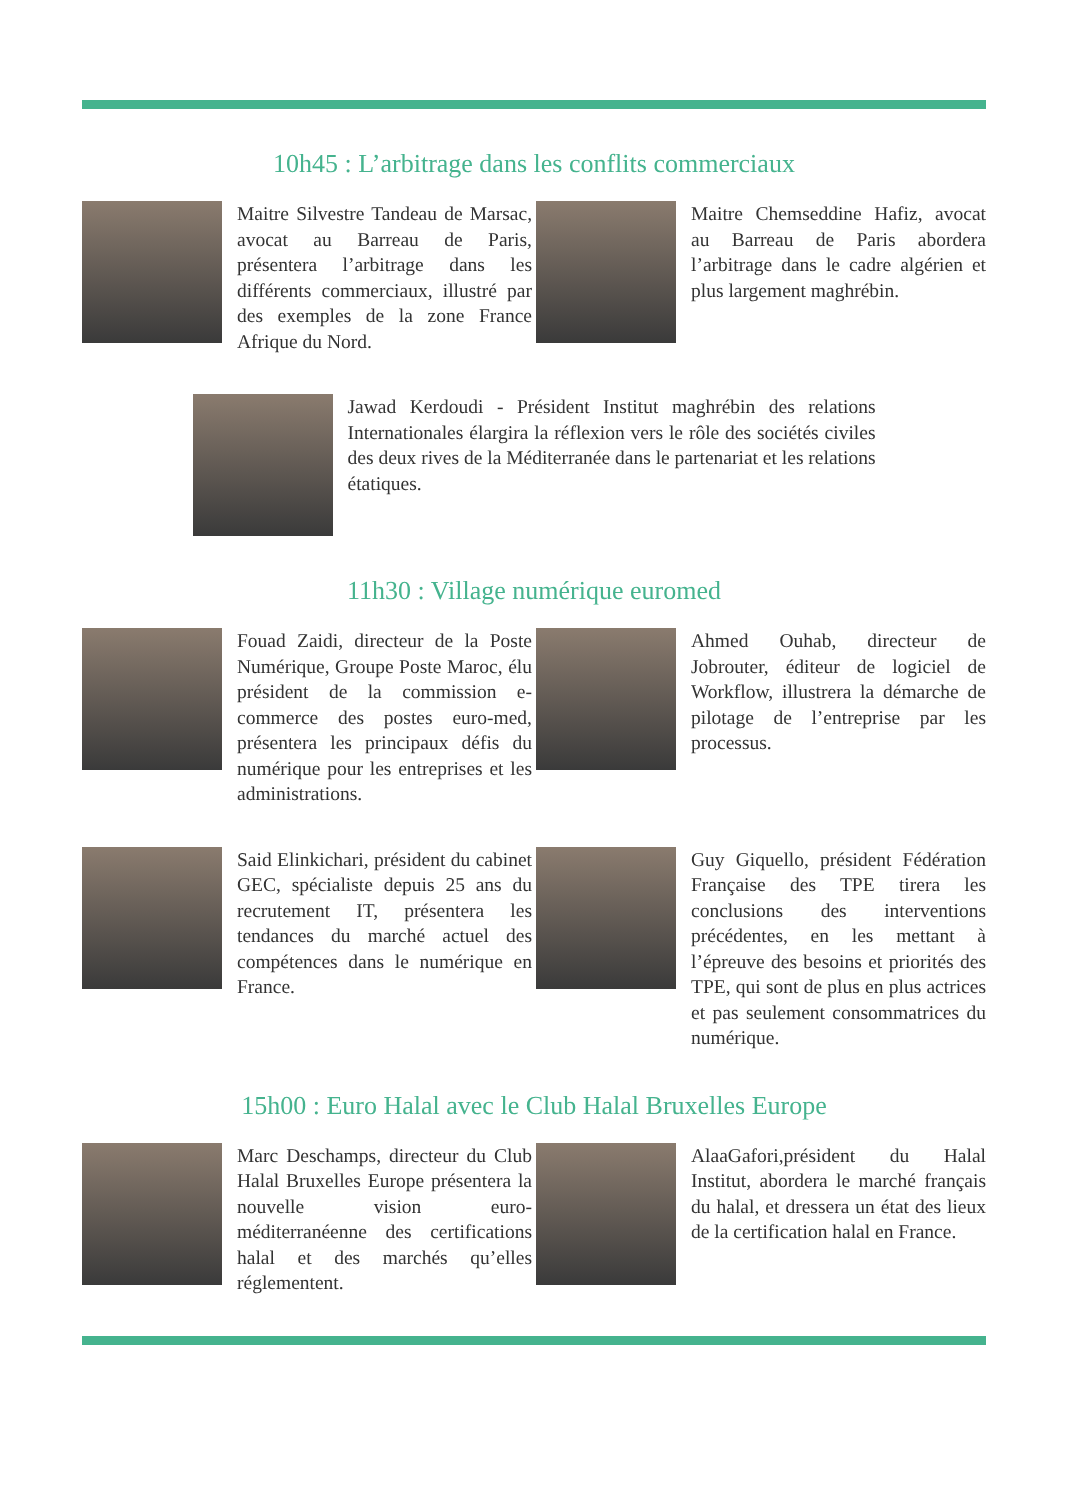10h45 : L’arbitrage dans les conflits commerciaux
Maitre Silvestre Tandeau de Marsac, avocat au Barreau de Paris, présentera l’arbitrage dans les différents commerciaux, illustré par des exemples de la zone France Afrique du Nord.
Maitre Chemseddine Hafiz, avocat au Barreau de Paris abordera l’arbitrage dans le cadre algérien et plus largement maghrébin.
Jawad Kerdoudi - Président Institut maghrébin des relations Internationales élargira la réflexion vers le rôle des sociétés civiles des deux rives de la Méditerranée dans le partenariat et les relations étatiques.
11h30 : Village numérique euromed
Fouad Zaidi, directeur de la Poste Numérique, Groupe Poste Maroc, élu président de la commission e-commerce des postes euro-med, présentera les principaux défis du numérique pour les entreprises et les administrations.
Ahmed Ouhab, directeur de Jobrouter, éditeur de logiciel de Workflow, illustrera la démarche de pilotage de l’entreprise par les processus.
Said Elinkichari, président du cabinet GEC, spécialiste depuis 25 ans du recrutement IT, présentera les tendances du marché actuel des compétences dans le numérique en France.
Guy Giquello, président Fédération Française des TPE tirera les conclusions des interventions précédentes, en les mettant à l’épreuve des besoins et priorités des TPE, qui sont de plus en plus actrices et pas seulement consommatrices du numérique.
15h00 : Euro Halal avec le Club Halal Bruxelles Europe
Marc Deschamps, directeur du Club Halal Bruxelles Europe présentera la nouvelle vision euro-méditerranéenne des certifications halal et des marchés qu’elles réglementent.
AlaaGafori,président du Halal Institut, abordera le marché français du halal, et dressera un état des lieux de la certification halal en France.